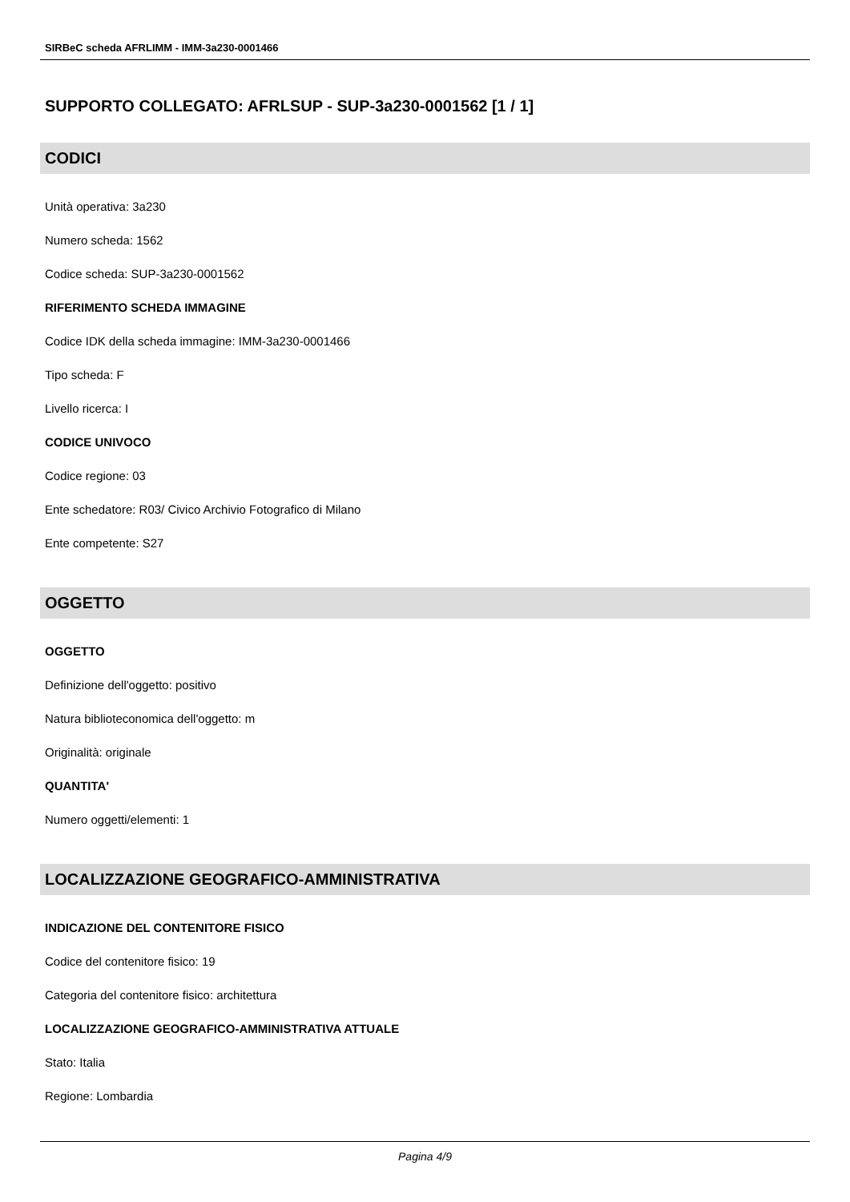SIRBeC scheda AFRLIMM - IMM-3a230-0001466
SUPPORTO COLLEGATO: AFRLSUP - SUP-3a230-0001562 [1 / 1]
CODICI
Unità operativa: 3a230
Numero scheda: 1562
Codice scheda: SUP-3a230-0001562
RIFERIMENTO SCHEDA IMMAGINE
Codice IDK della scheda immagine: IMM-3a230-0001466
Tipo scheda: F
Livello ricerca: I
CODICE UNIVOCO
Codice regione: 03
Ente schedatore: R03/ Civico Archivio Fotografico di Milano
Ente competente: S27
OGGETTO
OGGETTO
Definizione dell'oggetto: positivo
Natura biblioteconomica dell'oggetto: m
Originalità: originale
QUANTITA'
Numero oggetti/elementi: 1
LOCALIZZAZIONE GEOGRAFICO-AMMINISTRATIVA
INDICAZIONE DEL CONTENITORE FISICO
Codice del contenitore fisico: 19
Categoria del contenitore fisico: architettura
LOCALIZZAZIONE GEOGRAFICO-AMMINISTRATIVA ATTUALE
Stato: Italia
Regione: Lombardia
Pagina 4/9